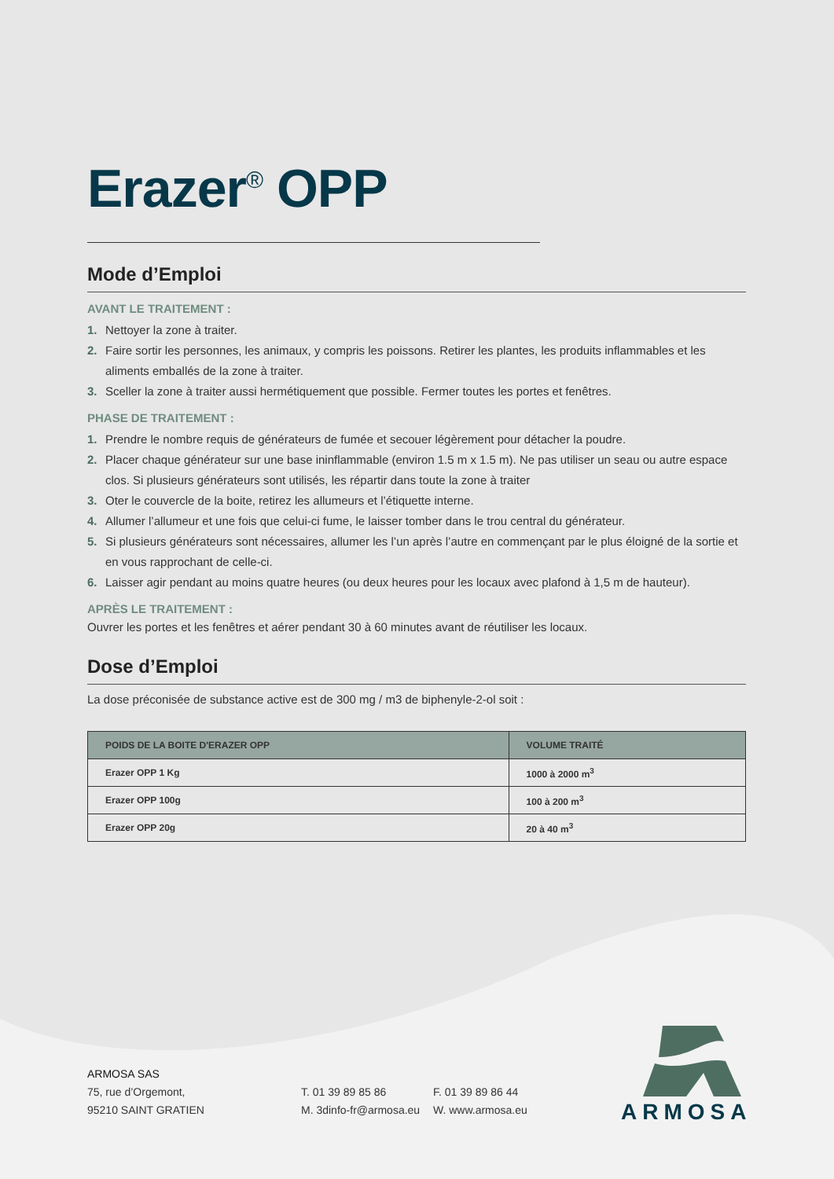Erazer<sup>®</sup> OPP
Mode d’Emploi
AVANT LE TRAITEMENT :
1. Nettoyer la zone à traiter.
2. Faire sortir les personnes, les animaux, y compris les poissons. Retirer les plantes, les produits inflammables et les aliments emballés de la zone à traiter.
3. Sceller la zone à traiter aussi hermétiquement que possible. Fermer toutes les portes et fenêtres.
PHASE DE TRAITEMENT :
1. Prendre le nombre requis de générateurs de fumée et secouer légèrement pour détacher la poudre.
2. Placer chaque générateur sur une base ininflammable (environ 1.5 m x 1.5 m). Ne pas utiliser un seau ou autre espace clos. Si plusieurs générateurs sont utilisés, les répartir dans toute la zone à traiter
3. Oter le couvercle de la boite, retirez les allumeurs et l’étiquette interne.
4. Allumer l’allumeur et une fois que celui-ci fume, le laisser tomber dans le trou central du générateur.
5. Si plusieurs générateurs sont nécessaires, allumer les l’un après l’autre en commençant par le plus éloigné de la sortie et en vous rapprochant de celle-ci.
6. Laisser agir pendant au moins quatre heures (ou deux heures pour les locaux avec plafond à 1,5 m de hauteur).
APRÈS LE TRAITEMENT :
Ouvrer les portes et les fenêtres et aérer pendant 30 à 60 minutes avant de réutiliser les locaux.
Dose d’Emploi
La dose préconisée de substance active est de 300 mg / m3 de biphenyle-2-ol soit :
| POIDS DE LA BOITE D'ERAZER OPP | VOLUME TRAITÉ |
| --- | --- |
| Erazer OPP 1 Kg | 1000 à 2000 m<sup>3</sup> |
| Erazer OPP 100g | 100 à 200 m<sup>3</sup> |
| Erazer OPP 20g | 20 à 40 m<sup>3</sup> |
ARMOSA SAS
75, rue d’Orgemont,
95210 SAINT GRATIEN
T. 01 39 89 85 86
M. 3dinfo-fr@armosa.eu
F. 01 39 89 86 44
W. www.armosa.eu
ARMOSA